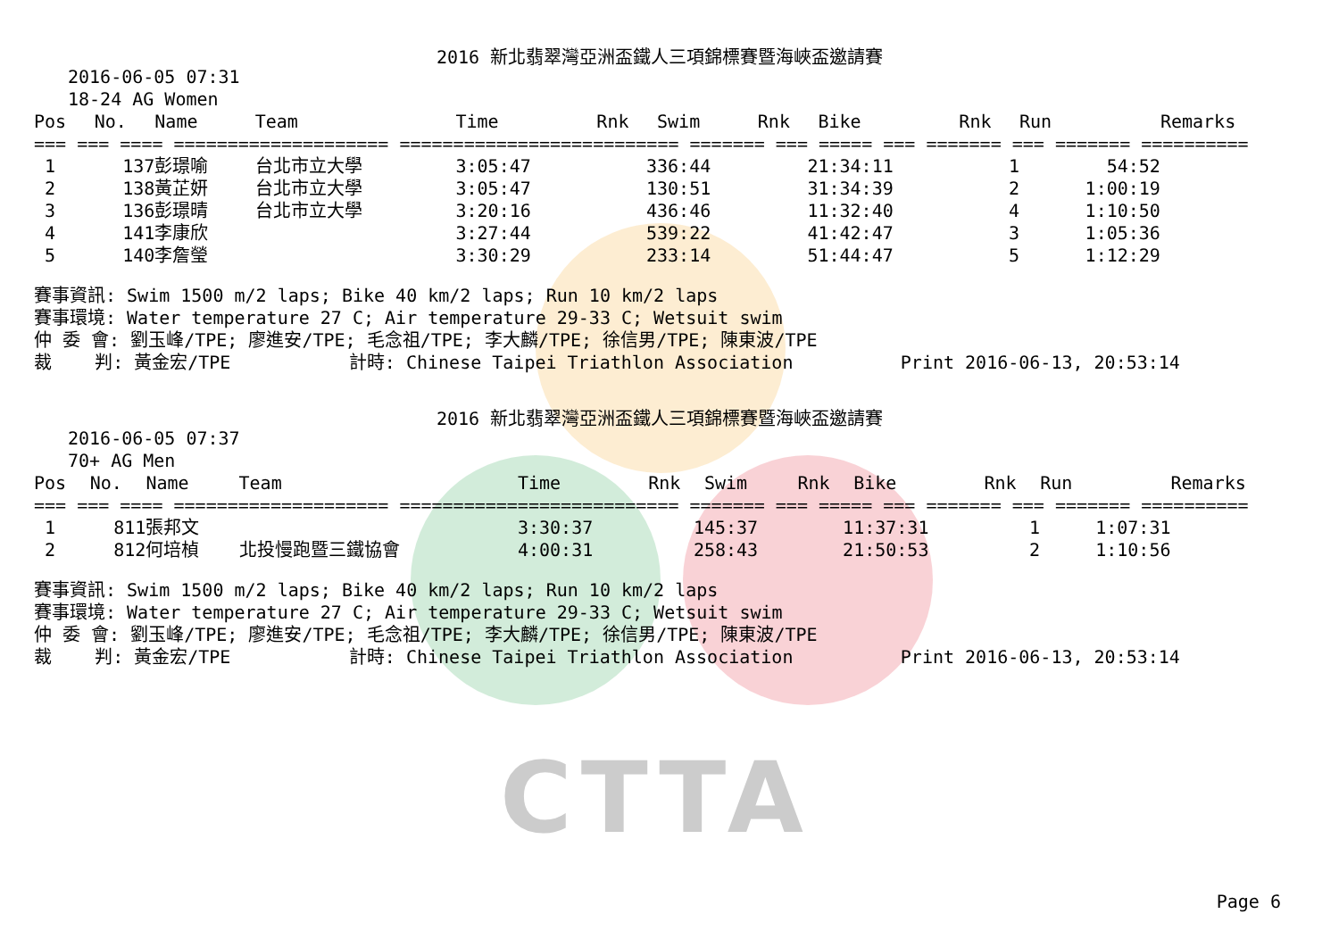CTTA
2016 新北翡翠灣亞洲盃鐵人三項錦標賽暨海峽盃邀請賽
2016-06-05 07:31
18-24 AG Women
| Pos | No. | Name | Team | Time | Rnk | Swim | Rnk | Bike | Rnk | Run | Remarks |
| --- | --- | --- | --- | --- | --- | --- | --- | --- | --- | --- | --- |
| === === ==== ==================== ========================== ======= === ===== === ======= === ======= ========== | | | | | | | | | | | |
| 1 | 137 | 彭璟喻 | 台北市立大學 | 3:05:47 | 3 | 36:44 | 2 | 1:34:11 | 1 | 54:52 | |
| 2 | 138 | 黃芷妍 | 台北市立大學 | 3:05:47 | 1 | 30:51 | 3 | 1:34:39 | 2 | 1:00:19 | |
| 3 | 136 | 彭璟晴 | 台北市立大學 | 3:20:16 | 4 | 36:46 | 1 | 1:32:40 | 4 | 1:10:50 | |
| 4 | 141 | 李康欣 | | 3:27:44 | 5 | 39:22 | 4 | 1:42:47 | 3 | 1:05:36 | |
| 5 | 140 | 李詹瑩 | | 3:30:29 | 2 | 33:14 | 5 | 1:44:47 | 5 | 1:12:29 | |
賽事資訊: Swim 1500 m/2 laps; Bike 40 km/2 laps; Run 10 km/2 laps 賽事環境: Water temperature 27 C; Air temperature 29-33 C; Wetsuit swim 仲 委 會: 劉玉峰/TPE; 廖進安/TPE; 毛念祖/TPE; 李大麟/TPE; 徐信男/TPE; 陳東波/TPE 裁 判: 黃金宏/TPE 計時: Chinese Taipei Triathlon Association Print 2016-06-13, 20:53:14
2016 新北翡翠灣亞洲盃鐵人三項錦標賽暨海峽盃邀請賽
2016-06-05 07:37
70+ AG Men
| Pos | No. | Name | Team | Time | Rnk | Swim | Rnk | Bike | Rnk | Run | Remarks |
| --- | --- | --- | --- | --- | --- | --- | --- | --- | --- | --- | --- |
| === === ==== ==================== ========================== ======= === ===== === ======= === ======= ========== | | | | | | | | | | | |
| 1 | 811 | 張邦文 | | 3:30:37 | 1 | 45:37 | 1 | 1:37:31 | 1 | 1:07:31 | |
| 2 | 812 | 何培楨 | 北投慢跑暨三鐵協會 | 4:00:31 | 2 | 58:43 | 2 | 1:50:53 | 2 | 1:10:56 | |
賽事資訊: Swim 1500 m/2 laps; Bike 40 km/2 laps; Run 10 km/2 laps 賽事環境: Water temperature 27 C; Air temperature 29-33 C; Wetsuit swim 仲 委 會: 劉玉峰/TPE; 廖進安/TPE; 毛念祖/TPE; 李大麟/TPE; 徐信男/TPE; 陳東波/TPE 裁 判: 黃金宏/TPE 計時: Chinese Taipei Triathlon Association Print 2016-06-13, 20:53:14
Page 6